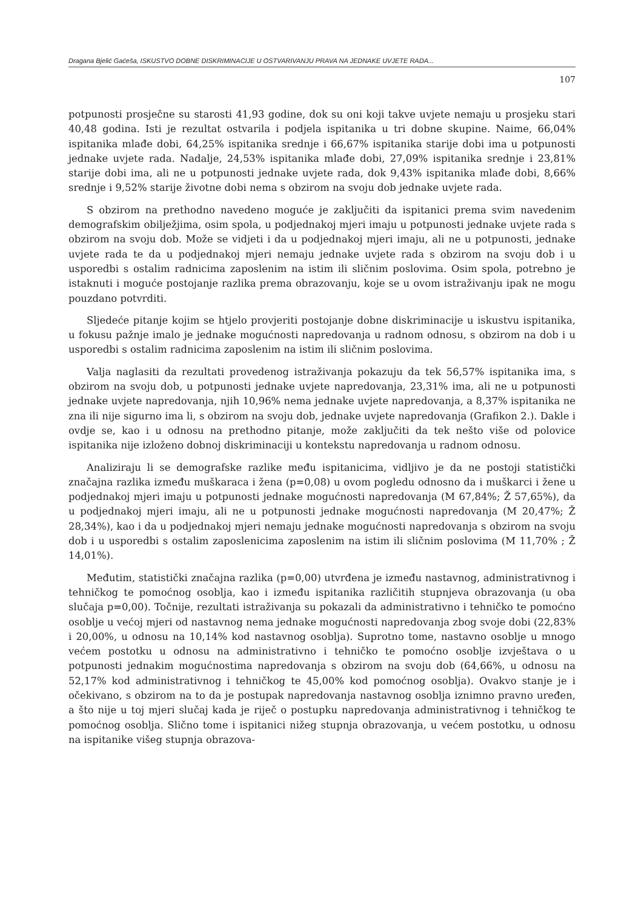Dragana Bjelić Gaćeša, ISKUSTVO DOBNE DISKRIMINACIJE U OSTVARIVANJU PRAVA NA JEDNAKE UVJETE RADA...
107
potpunosti prosječne su starosti 41,93 godine, dok su oni koji takve uvjete nemaju u prosjeku stari 40,48 godina. Isti je rezultat ostvarila i podjela ispitanika u tri dobne skupine. Naime, 66,04% ispitanika mlađe dobi, 64,25% ispitanika srednje i 66,67% ispitanika starije dobi ima u potpunosti jednake uvjete rada. Nadalje, 24,53% ispitanika mlađe dobi, 27,09% ispitanika srednje i 23,81% starije dobi ima, ali ne u potpunosti jednake uvjete rada, dok 9,43% ispitanika mlađe dobi, 8,66% srednje i 9,52% starije životne dobi nema s obzirom na svoju dob jednake uvjete rada.
S obzirom na prethodno navedeno moguće je zaključiti da ispitanici prema svim navedenim demografskim obilježjima, osim spola, u podjednakoj mjeri imaju u potpunosti jednake uvjete rada s obzirom na svoju dob. Može se vidjeti i da u podjednakoj mjeri imaju, ali ne u potpunosti, jednake uvjete rada te da u podjednakoj mjeri nemaju jednake uvjete rada s obzirom na svoju dob i u usporedbi s ostalim radnicima zaposlenim na istim ili sličnim poslovima. Osim spola, potrebno je istaknuti i moguće postojanje razlika prema obrazovanju, koje se u ovom istraživanju ipak ne mogu pouzdano potvrditi.
Sljedeće pitanje kojim se htjelo provjeriti postojanje dobne diskriminacije u iskustvu ispitanika, u fokusu pažnje imalo je jednake mogućnosti napredovanja u radnom odnosu, s obzirom na dob i u usporedbi s ostalim radnicima zaposlenim na istim ili sličnim poslovima.
Valja naglasiti da rezultati provedenog istraživanja pokazuju da tek 56,57% ispitanika ima, s obzirom na svoju dob, u potpunosti jednake uvjete napredovanja, 23,31% ima, ali ne u potpunosti jednake uvjete napredovanja, njih 10,96% nema jednake uvjete napredovanja, a 8,37% ispitanika ne zna ili nije sigurno ima li, s obzirom na svoju dob, jednake uvjete napredovanja (Grafikon 2.). Dakle i ovdje se, kao i u odnosu na prethodno pitanje, može zaključiti da tek nešto više od polovice ispitanika nije izloženo dobnoj diskriminaciji u kontekstu napredovanja u radnom odnosu.
Analiziraju li se demografske razlike među ispitanicima, vidljivo je da ne postoji statistički značajna razlika između muškaraca i žena (p=0,08) u ovom pogledu odnosno da i muškarci i žene u podjednakoj mjeri imaju u potpunosti jednake mogućnosti napredovanja (M 67,84%; Ž 57,65%), da u podjednakoj mjeri imaju, ali ne u potpunosti jednake mogućnosti napredovanja (M 20,47%; Ž 28,34%), kao i da u podjednakoj mjeri nemaju jednake mogućnosti napredovanja s obzirom na svoju dob i u usporedbi s ostalim zaposlenicima zaposlenim na istim ili sličnim poslovima (M 11,70% ; Ž 14,01%).
Međutim, statistički značajna razlika (p=0,00) utvrđena je između nastavnog, administrativnog i tehničkog te pomoćnog osoblja, kao i između ispitanika različitih stupnjeva obrazovanja (u oba slučaja p=0,00). Točnije, rezultati istraživanja su pokazali da administrativno i tehničko te pomoćno osoblje u većoj mjeri od nastavnog nema jednake mogućnosti napredovanja zbog svoje dobi (22,83% i 20,00%, u odnosu na 10,14% kod nastavnog osoblja). Suprotno tome, nastavno osoblje u mnogo većem postotku u odnosu na administrativno i tehničko te pomoćno osoblje izvještava o u potpunosti jednakim mogućnostima napredovanja s obzirom na svoju dob (64,66%, u odnosu na 52,17% kod administrativnog i tehničkog te 45,00% kod pomoćnog osoblja). Ovakvo stanje je i očekivano, s obzirom na to da je postupak napredovanja nastavnog osoblja iznimno pravno uređen, a što nije u toj mjeri slučaj kada je riječ o postupku napredovanja administrativnog i tehničkog te pomoćnog osoblja. Slično tome i ispitanici nižeg stupnja obrazovanja, u većem postotku, u odnosu na ispitanike višeg stupnja obrazova-